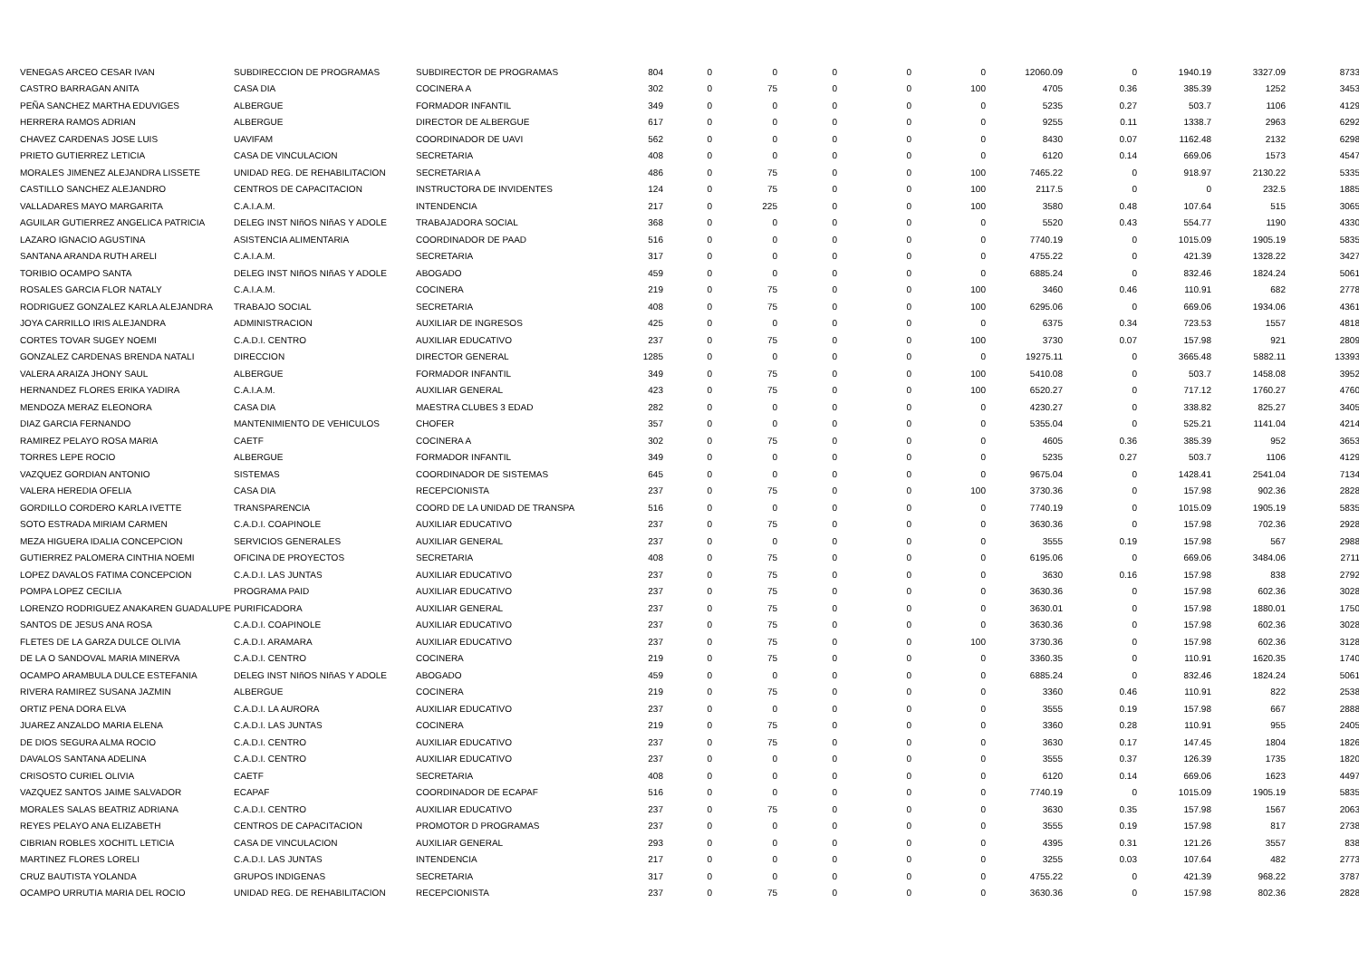| VENEGAS ARCEO CESAR IVAN | SUBDIRECCION DE PROGRAMAS | SUBDIRECTOR DE PROGRAMAS | 804 | 0 | 0 | 0 | 0 | 0 | 12060.09 | 0 | 1940.19 | 3327.09 | 8733 |
| CASTRO BARRAGAN ANITA | CASA DIA | COCINERA A | 302 | 0 | 75 | 0 | 0 | 100 | 4705 | 0.36 | 385.39 | 1252 | 3453 |
| PEÑA SANCHEZ MARTHA EDUVIGES | ALBERGUE | FORMADOR INFANTIL | 349 | 0 | 0 | 0 | 0 | 0 | 5235 | 0.27 | 503.7 | 1106 | 4129 |
| HERRERA RAMOS ADRIAN | ALBERGUE | DIRECTOR DE ALBERGUE | 617 | 0 | 0 | 0 | 0 | 0 | 9255 | 0.11 | 1338.7 | 2963 | 6292 |
| CHAVEZ CARDENAS JOSE LUIS | UAVIFAM | COORDINADOR DE UAVI | 562 | 0 | 0 | 0 | 0 | 0 | 8430 | 0.07 | 1162.48 | 2132 | 6298 |
| PRIETO GUTIERREZ LETICIA | CASA DE VINCULACION | SECRETARIA | 408 | 0 | 0 | 0 | 0 | 0 | 6120 | 0.14 | 669.06 | 1573 | 4547 |
| MORALES JIMENEZ ALEJANDRA LISSETE | UNIDAD REG. DE REHABILITACION | SECRETARIA A | 486 | 0 | 75 | 0 | 0 | 100 | 7465.22 | 0 | 918.97 | 2130.22 | 5335 |
| CASTILLO SANCHEZ ALEJANDRO | CENTROS DE CAPACITACION | INSTRUCTORA DE INVIDENTES | 124 | 0 | 75 | 0 | 0 | 100 | 2117.5 | 0 | 0 | 232.5 | 1885 |
| VALLADARES MAYO MARGARITA | C.A.I.A.M. | INTENDENCIA | 217 | 0 | 225 | 0 | 0 | 100 | 3580 | 0.48 | 107.64 | 515 | 3065 |
| AGUILAR GUTIERREZ ANGELICA PATRICIA | DELEG INST NIñOS NIñAS Y ADOLE | TRABAJADORA SOCIAL | 368 | 0 | 0 | 0 | 0 | 0 | 5520 | 0.43 | 554.77 | 1190 | 4330 |
| LAZARO IGNACIO AGUSTINA | ASISTENCIA ALIMENTARIA | COORDINADOR DE PAAD | 516 | 0 | 0 | 0 | 0 | 0 | 7740.19 | 0 | 1015.09 | 1905.19 | 5835 |
| SANTANA ARANDA RUTH ARELI | C.A.I.A.M. | SECRETARIA | 317 | 0 | 0 | 0 | 0 | 0 | 4755.22 | 0 | 421.39 | 1328.22 | 3427 |
| TORIBIO OCAMPO SANTA | DELEG INST NIñOS NIñAS Y ADOLE | ABOGADO | 459 | 0 | 0 | 0 | 0 | 0 | 6885.24 | 0 | 832.46 | 1824.24 | 5061 |
| ROSALES GARCIA FLOR NATALY | C.A.I.A.M. | COCINERA | 219 | 0 | 75 | 0 | 0 | 100 | 3460 | 0.46 | 110.91 | 682 | 2778 |
| RODRIGUEZ GONZALEZ KARLA ALEJANDRA | TRABAJO SOCIAL | SECRETARIA | 408 | 0 | 75 | 0 | 0 | 100 | 6295.06 | 0 | 669.06 | 1934.06 | 4361 |
| JOYA CARRILLO IRIS ALEJANDRA | ADMINISTRACION | AUXILIAR DE INGRESOS | 425 | 0 | 0 | 0 | 0 | 0 | 6375 | 0.34 | 723.53 | 1557 | 4818 |
| CORTES TOVAR SUGEY NOEMI | C.A.D.I. CENTRO | AUXILIAR EDUCATIVO | 237 | 0 | 75 | 0 | 0 | 100 | 3730 | 0.07 | 157.98 | 921 | 2809 |
| GONZALEZ CARDENAS BRENDA NATALI | DIRECCION | DIRECTOR GENERAL | 1285 | 0 | 0 | 0 | 0 | 0 | 19275.11 | 0 | 3665.48 | 5882.11 | 13393 |
| VALERA ARAIZA JHONY SAUL | ALBERGUE | FORMADOR INFANTIL | 349 | 0 | 75 | 0 | 0 | 100 | 5410.08 | 0 | 503.7 | 1458.08 | 3952 |
| HERNANDEZ FLORES ERIKA YADIRA | C.A.I.A.M. | AUXILIAR GENERAL | 423 | 0 | 75 | 0 | 0 | 100 | 6520.27 | 0 | 717.12 | 1760.27 | 4760 |
| MENDOZA MERAZ ELEONORA | CASA DIA | MAESTRA CLUBES 3 EDAD | 282 | 0 | 0 | 0 | 0 | 0 | 4230.27 | 0 | 338.82 | 825.27 | 3405 |
| DIAZ GARCIA FERNANDO | MANTENIMIENTO DE VEHICULOS | CHOFER | 357 | 0 | 0 | 0 | 0 | 0 | 5355.04 | 0 | 525.21 | 1141.04 | 4214 |
| RAMIREZ PELAYO ROSA MARIA | CAETF | COCINERA A | 302 | 0 | 75 | 0 | 0 | 0 | 4605 | 0.36 | 385.39 | 952 | 3653 |
| TORRES LEPE ROCIO | ALBERGUE | FORMADOR INFANTIL | 349 | 0 | 0 | 0 | 0 | 0 | 5235 | 0.27 | 503.7 | 1106 | 4129 |
| VAZQUEZ GORDIAN ANTONIO | SISTEMAS | COORDINADOR DE SISTEMAS | 645 | 0 | 0 | 0 | 0 | 0 | 9675.04 | 0 | 1428.41 | 2541.04 | 7134 |
| VALERA HEREDIA OFELIA | CASA DIA | RECEPCIONISTA | 237 | 0 | 75 | 0 | 0 | 100 | 3730.36 | 0 | 157.98 | 902.36 | 2828 |
| GORDILLO CORDERO KARLA IVETTE | TRANSPARENCIA | COORD DE LA UNIDAD DE TRANSPA | 516 | 0 | 0 | 0 | 0 | 0 | 7740.19 | 0 | 1015.09 | 1905.19 | 5835 |
| SOTO ESTRADA MIRIAM CARMEN | C.A.D.I. COAPINOLE | AUXILIAR EDUCATIVO | 237 | 0 | 75 | 0 | 0 | 0 | 3630.36 | 0 | 157.98 | 702.36 | 2928 |
| MEZA HIGUERA IDALIA CONCEPCION | SERVICIOS GENERALES | AUXILIAR GENERAL | 237 | 0 | 0 | 0 | 0 | 0 | 3555 | 0.19 | 157.98 | 567 | 2988 |
| GUTIERREZ PALOMERA CINTHIA NOEMI | OFICINA DE PROYECTOS | SECRETARIA | 408 | 0 | 75 | 0 | 0 | 0 | 6195.06 | 0 | 669.06 | 3484.06 | 2711 |
| LOPEZ DAVALOS FATIMA CONCEPCION | C.A.D.I. LAS JUNTAS | AUXILIAR EDUCATIVO | 237 | 0 | 75 | 0 | 0 | 0 | 3630 | 0.16 | 157.98 | 838 | 2792 |
| POMPA LOPEZ CECILIA | PROGRAMA PAID | AUXILIAR EDUCATIVO | 237 | 0 | 75 | 0 | 0 | 0 | 3630.36 | 0 | 157.98 | 602.36 | 3028 |
| LORENZO RODRIGUEZ ANAKAREN GUADALUPE | PURIFICADORA | AUXILIAR GENERAL | 237 | 0 | 75 | 0 | 0 | 0 | 3630.01 | 0 | 157.98 | 1880.01 | 1750 |
| SANTOS DE JESUS ANA ROSA | C.A.D.I. COAPINOLE | AUXILIAR EDUCATIVO | 237 | 0 | 75 | 0 | 0 | 0 | 3630.36 | 0 | 157.98 | 602.36 | 3028 |
| FLETES DE LA GARZA DULCE OLIVIA | C.A.D.I. ARAMARA | AUXILIAR EDUCATIVO | 237 | 0 | 75 | 0 | 0 | 100 | 3730.36 | 0 | 157.98 | 602.36 | 3128 |
| DE LA O SANDOVAL MARIA MINERVA | C.A.D.I. CENTRO | COCINERA | 219 | 0 | 75 | 0 | 0 | 0 | 3360.35 | 0 | 110.91 | 1620.35 | 1740 |
| OCAMPO ARAMBULA DULCE ESTEFANIA | DELEG INST NIñOS NIñAS Y ADOLE | ABOGADO | 459 | 0 | 0 | 0 | 0 | 0 | 6885.24 | 0 | 832.46 | 1824.24 | 5061 |
| RIVERA RAMIREZ SUSANA JAZMIN | ALBERGUE | COCINERA | 219 | 0 | 75 | 0 | 0 | 0 | 3360 | 0.46 | 110.91 | 822 | 2538 |
| ORTIZ PENA DORA ELVA | C.A.D.I. LA AURORA | AUXILIAR EDUCATIVO | 237 | 0 | 0 | 0 | 0 | 0 | 3555 | 0.19 | 157.98 | 667 | 2888 |
| JUAREZ ANZALDO MARIA ELENA | C.A.D.I. LAS JUNTAS | COCINERA | 219 | 0 | 75 | 0 | 0 | 0 | 3360 | 0.28 | 110.91 | 955 | 2405 |
| DE DIOS SEGURA ALMA ROCIO | C.A.D.I. CENTRO | AUXILIAR EDUCATIVO | 237 | 0 | 75 | 0 | 0 | 0 | 3630 | 0.17 | 147.45 | 1804 | 1826 |
| DAVALOS SANTANA ADELINA | C.A.D.I. CENTRO | AUXILIAR EDUCATIVO | 237 | 0 | 0 | 0 | 0 | 0 | 3555 | 0.37 | 126.39 | 1735 | 1820 |
| CRISOSTO CURIEL OLIVIA | CAETF | SECRETARIA | 408 | 0 | 0 | 0 | 0 | 0 | 6120 | 0.14 | 669.06 | 1623 | 4497 |
| VAZQUEZ SANTOS JAIME SALVADOR | ECAPAF | COORDINADOR DE ECAPAF | 516 | 0 | 0 | 0 | 0 | 0 | 7740.19 | 0 | 1015.09 | 1905.19 | 5835 |
| MORALES SALAS BEATRIZ ADRIANA | C.A.D.I. CENTRO | AUXILIAR EDUCATIVO | 237 | 0 | 75 | 0 | 0 | 0 | 3630 | 0.35 | 157.98 | 1567 | 2063 |
| REYES PELAYO ANA ELIZABETH | CENTROS DE CAPACITACION | PROMOTOR D PROGRAMAS | 237 | 0 | 0 | 0 | 0 | 0 | 3555 | 0.19 | 157.98 | 817 | 2738 |
| CIBRIAN ROBLES XOCHITL LETICIA | CASA DE VINCULACION | AUXILIAR GENERAL | 293 | 0 | 0 | 0 | 0 | 0 | 4395 | 0.31 | 121.26 | 3557 | 838 |
| MARTINEZ FLORES LORELI | C.A.D.I. LAS JUNTAS | INTENDENCIA | 217 | 0 | 0 | 0 | 0 | 0 | 3255 | 0.03 | 107.64 | 482 | 2773 |
| CRUZ BAUTISTA YOLANDA | GRUPOS INDIGENAS | SECRETARIA | 317 | 0 | 0 | 0 | 0 | 0 | 4755.22 | 0 | 421.39 | 968.22 | 3787 |
| OCAMPO URRUTIA MARIA DEL ROCIO | UNIDAD REG. DE REHABILITACION | RECEPCIONISTA | 237 | 0 | 75 | 0 | 0 | 0 | 3630.36 | 0 | 157.98 | 802.36 | 2828 |